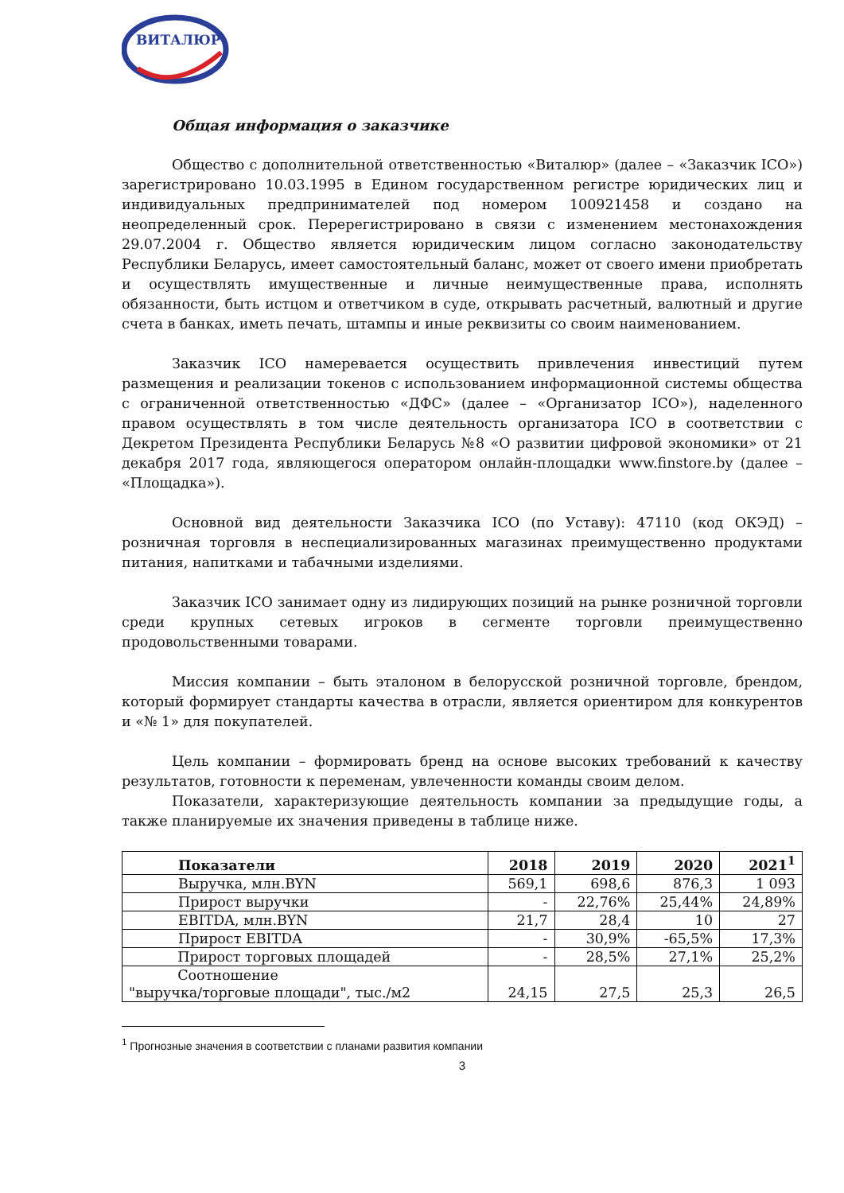ВИТАЛЮР
Общая информация о заказчике
Общество с дополнительной ответственностью «Виталюр» (далее – «Заказчик ICO») зарегистрировано 10.03.1995 в Едином государственном регистре юридических лиц и индивидуальных предпринимателей под номером 100921458 и создано на неопределенный срок. Перерегистрировано в связи с изменением местонахождения 29.07.2004 г. Общество является юридическим лицом согласно законодательству Республики Беларусь, имеет самостоятельный баланс, может от своего имени приобретать и осуществлять имущественные и личные неимущественные права, исполнять обязанности, быть истцом и ответчиком в суде, открывать расчетный, валютный и другие счета в банках, иметь печать, штампы и иные реквизиты со своим наименованием.
Заказчик ICO намеревается осуществить привлечения инвестиций путем размещения и реализации токенов с использованием информационной системы общества с ограниченной ответственностью «ДФС» (далее – «Организатор ICO»), наделенного правом осуществлять в том числе деятельность организатора ICO в соответствии с Декретом Президента Республики Беларусь №8 «О развитии цифровой экономики» от 21 декабря 2017 года, являющегося оператором онлайн-площадки www.finstore.by (далее – «Площадка»).
Основной вид деятельности Заказчика ICO (по Уставу): 47110 (код ОКЭД) – розничная торговля в неспециализированных магазинах преимущественно продуктами питания, напитками и табачными изделиями.
Заказчик ICO занимает одну из лидирующих позиций на рынке розничной торговли среди крупных сетевых игроков в сегменте торговли преимущественно продовольственными товарами.
Миссия компании – быть эталоном в белорусской розничной торговле, брендом, который формирует стандарты качества в отрасли, является ориентиром для конкурентов и «№ 1» для покупателей.
Цель компании – формировать бренд на основе высоких требований к качеству результатов, готовности к переменам, увлеченности команды своим делом.
Показатели, характеризующие деятельность компании за предыдущие годы, а также планируемые их значения приведены в таблице ниже.
| Показатели | 2018 | 2019 | 2020 | 2021<sup>1</sup> |
| --- | --- | --- | --- | --- |
| Выручка, млн.BYN | 569,1 | 698,6 | 876,3 | 1 093 |
| Прирост выручки | - | 22,76% | 25,44% | 24,89% |
| EBITDA, млн.BYN | 21,7 | 28,4 | 10 | 27 |
| Прирост EBITDA | - | 30,9% | -65,5% | 17,3% |
| Прирост торговых площадей | - | 28,5% | 27,1% | 25,2% |
| Соотношение "выручка/торговые площади", тыс./м2 | 24,15 | 27,5 | 25,3 | 26,5 |
<sup>1</sup> Прогнозные значения в соответствии с планами развития компании
3